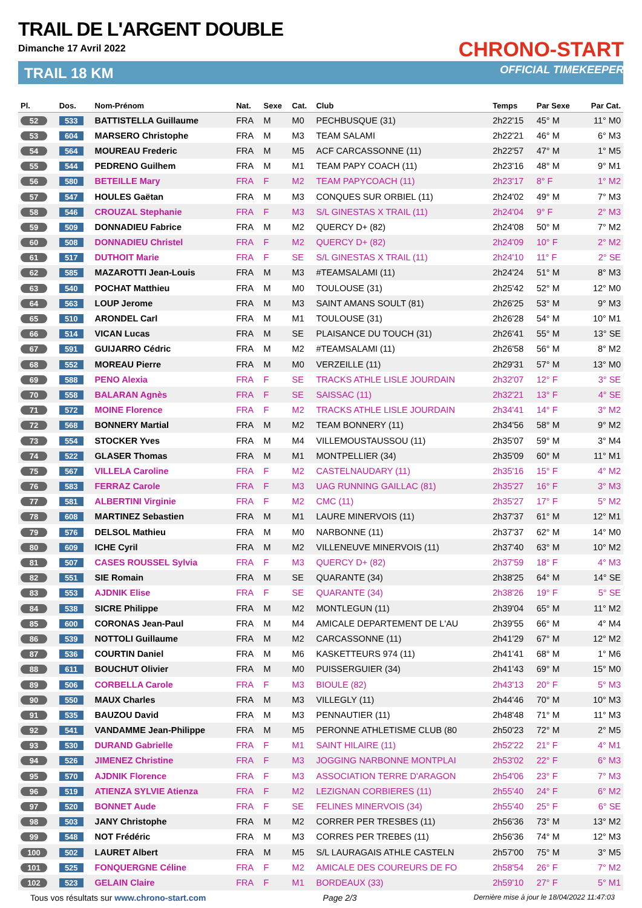TRAIL DE L'ARGENT DOUBLE
Dimanche 17 Avril 2022
TRAIL 18 KM
CHRONO-START
OFFICIAL TIMEKEEPER
| Pl. | Dos. | Nom-Prénom | Nat. | Sexe | Cat. | Club | Temps | Par Sexe | Par Cat. |
| --- | --- | --- | --- | --- | --- | --- | --- | --- | --- |
| 52 | 533 | BATTISTELLA Guillaume | FRA | M | M0 | PECHBUSQUE (31) | 2h22'15 | 45° M | 11° M0 |
| 53 | 604 | MARSERO Christophe | FRA | M | M3 | TEAM SALAMI | 2h22'21 | 46° M | 6° M3 |
| 54 | 564 | MOUREAU Frederic | FRA | M | M5 | ACF CARCASSONNE (11) | 2h22'57 | 47° M | 1° M5 |
| 55 | 544 | PEDRENO Guilhem | FRA | M | M1 | TEAM PAPY COACH (11) | 2h23'16 | 48° M | 9° M1 |
| 56 | 580 | BETEILLE Mary | FRA | F | M2 | TEAM PAPYCOACH (11) | 2h23'17 | 8° F | 1° M2 |
| 57 | 547 | HOULES Gaëtan | FRA | M | M3 | CONQUES SUR ORBIEL (11) | 2h24'02 | 49° M | 7° M3 |
| 58 | 546 | CROUZAL Stephanie | FRA | F | M3 | S/L GINESTAS X TRAIL (11) | 2h24'04 | 9° F | 2° M3 |
| 59 | 509 | DONNADIEU Fabrice | FRA | M | M2 | QUERCY D+ (82) | 2h24'08 | 50° M | 7° M2 |
| 60 | 508 | DONNADIEU Christel | FRA | F | M2 | QUERCY D+ (82) | 2h24'09 | 10° F | 2° M2 |
| 61 | 517 | DUTHOIT Marie | FRA | F | SE | S/L GINESTAS X TRAIL (11) | 2h24'10 | 11° F | 2° SE |
| 62 | 585 | MAZAROTTI Jean-Louis | FRA | M | M3 | #TEAMSALAMI (11) | 2h24'24 | 51° M | 8° M3 |
| 63 | 540 | POCHAT Matthieu | FRA | M | M0 | TOULOUSE (31) | 2h25'42 | 52° M | 12° M0 |
| 64 | 563 | LOUP Jerome | FRA | M | M3 | SAINT AMANS SOULT (81) | 2h26'25 | 53° M | 9° M3 |
| 65 | 510 | ARONDEL Carl | FRA | M | M1 | TOULOUSE (31) | 2h26'28 | 54° M | 10° M1 |
| 66 | 514 | VICAN Lucas | FRA | M | SE | PLAISANCE DU TOUCH (31) | 2h26'41 | 55° M | 13° SE |
| 67 | 591 | GUIJARRO Cédric | FRA | M | M2 | #TEAMSALAMI (11) | 2h26'58 | 56° M | 8° M2 |
| 68 | 552 | MOREAU Pierre | FRA | M | M0 | VERZEILLE (11) | 2h29'31 | 57° M | 13° M0 |
| 69 | 588 | PENO Alexia | FRA | F | SE | TRACKS ATHLE LISLE JOURDAIN | 2h32'07 | 12° F | 3° SE |
| 70 | 558 | BALARAN Agnès | FRA | F | SE | SAISSAC (11) | 2h32'21 | 13° F | 4° SE |
| 71 | 572 | MOINE Florence | FRA | F | M2 | TRACKS ATHLE LISLE JOURDAIN | 2h34'41 | 14° F | 3° M2 |
| 72 | 568 | BONNERY Martial | FRA | M | M2 | TEAM BONNERY (11) | 2h34'56 | 58° M | 9° M2 |
| 73 | 554 | STOCKER Yves | FRA | M | M4 | VILLEMOUSTAUSSOU (11) | 2h35'07 | 59° M | 3° M4 |
| 74 | 522 | GLASER Thomas | FRA | M | M1 | MONTPELLIER (34) | 2h35'09 | 60° M | 11° M1 |
| 75 | 567 | VILLELA Caroline | FRA | F | M2 | CASTELNAUDARY (11) | 2h35'16 | 15° F | 4° M2 |
| 76 | 583 | FERRAZ Carole | FRA | F | M3 | UAG RUNNING GAILLAC (81) | 2h35'27 | 16° F | 3° M3 |
| 77 | 581 | ALBERTINI Virginie | FRA | F | M2 | CMC (11) | 2h35'27 | 17° F | 5° M2 |
| 78 | 608 | MARTINEZ Sebastien | FRA | M | M1 | LAURE MINERVOIS (11) | 2h37'37 | 61° M | 12° M1 |
| 79 | 576 | DELSOL Mathieu | FRA | M | M0 | NARBONNE (11) | 2h37'37 | 62° M | 14° M0 |
| 80 | 609 | ICHE Cyril | FRA | M | M2 | VILLENEUVE MINERVOIS (11) | 2h37'40 | 63° M | 10° M2 |
| 81 | 507 | CASES ROUSSEL Sylvia | FRA | F | M3 | QUERCY D+ (82) | 2h37'59 | 18° F | 4° M3 |
| 82 | 551 | SIE Romain | FRA | M | SE | QUARANTE (34) | 2h38'25 | 64° M | 14° SE |
| 83 | 553 | AJDNIK Elise | FRA | F | SE | QUARANTE (34) | 2h38'26 | 19° F | 5° SE |
| 84 | 538 | SICRE Philippe | FRA | M | M2 | MONTLEGUN (11) | 2h39'04 | 65° M | 11° M2 |
| 85 | 600 | CORONAS Jean-Paul | FRA | M | M4 | AMICALE DEPARTEMENT DE L'AU | 2h39'55 | 66° M | 4° M4 |
| 86 | 539 | NOTTOLI Guillaume | FRA | M | M2 | CARCASSONNE (11) | 2h41'29 | 67° M | 12° M2 |
| 87 | 536 | COURTIN Daniel | FRA | M | M6 | KASKETTEURS 974 (11) | 2h41'41 | 68° M | 1° M6 |
| 88 | 611 | BOUCHUT Olivier | FRA | M | M0 | PUISSERGUIER (34) | 2h41'43 | 69° M | 15° M0 |
| 89 | 506 | CORBELLA Carole | FRA | F | M3 | BIOULE (82) | 2h43'13 | 20° F | 5° M3 |
| 90 | 550 | MAUX Charles | FRA | M | M3 | VILLEGLY (11) | 2h44'46 | 70° M | 10° M3 |
| 91 | 535 | BAUZOU David | FRA | M | M3 | PENNAUTIER (11) | 2h48'48 | 71° M | 11° M3 |
| 92 | 541 | VANDAMME Jean-Philippe | FRA | M | M5 | PERONNE ATHLETISME CLUB (80 | 2h50'23 | 72° M | 2° M5 |
| 93 | 530 | DURAND Gabrielle | FRA | F | M1 | SAINT HILAIRE (11) | 2h52'22 | 21° F | 4° M1 |
| 94 | 526 | JIMENEZ Christine | FRA | F | M3 | JOGGING NARBONNE MONTPLAI | 2h53'02 | 22° F | 6° M3 |
| 95 | 570 | AJDNIK Florence | FRA | F | M3 | ASSOCIATION TERRE D'ARAGON | 2h54'06 | 23° F | 7° M3 |
| 96 | 519 | ATIENZA SYLVIE Atienza | FRA | F | M2 | LEZIGNAN CORBIERES (11) | 2h55'40 | 24° F | 6° M2 |
| 97 | 520 | BONNET Aude | FRA | F | SE | FELINES MINERVOIS (34) | 2h55'40 | 25° F | 6° SE |
| 98 | 503 | JANY Christophe | FRA | M | M2 | CORRER PER TRESBES (11) | 2h56'36 | 73° M | 13° M2 |
| 99 | 548 | NOT Frédéric | FRA | M | M3 | CORRES PER TREBES (11) | 2h56'36 | 74° M | 12° M3 |
| 100 | 502 | LAURET Albert | FRA | M | M5 | S/L LAURAGAIS ATHLE CASTELN | 2h57'00 | 75° M | 3° M5 |
| 101 | 525 | FONQUERGNE Céline | FRA | F | M2 | AMICALE DES COUREURS DE FO | 2h58'54 | 26° F | 7° M2 |
| 102 | 523 | GELAIN Claire | FRA | F | M1 | BORDEAUX (33) | 2h59'10 | 27° F | 5° M1 |
Tous vos résultats sur www.chrono-start.com Page 2/3 Dernière mise à jour le 18/04/2022 11:47:03